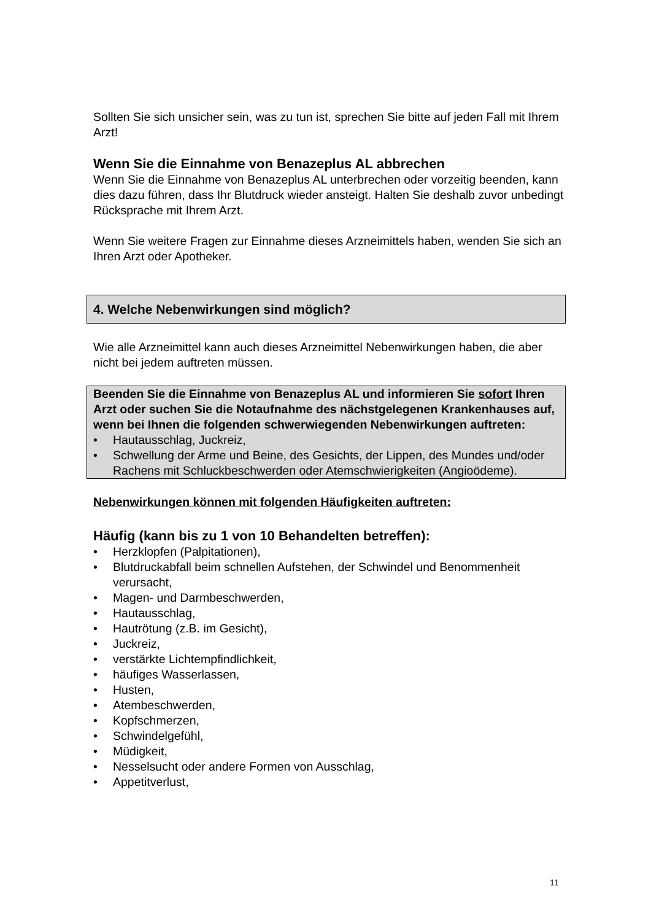Sollten Sie sich unsicher sein, was zu tun ist, sprechen Sie bitte auf jeden Fall mit Ihrem Arzt!
Wenn Sie die Einnahme von Benazeplus AL abbrechen
Wenn Sie die Einnahme von Benazeplus AL unterbrechen oder vorzeitig beenden, kann dies dazu führen, dass Ihr Blutdruck wieder ansteigt. Halten Sie deshalb zuvor unbedingt Rücksprache mit Ihrem Arzt.
Wenn Sie weitere Fragen zur Einnahme dieses Arzneimittels haben, wenden Sie sich an Ihren Arzt oder Apotheker.
4. Welche Nebenwirkungen sind möglich?
Wie alle Arzneimittel kann auch dieses Arzneimittel Nebenwirkungen haben, die aber nicht bei jedem auftreten müssen.
Beenden Sie die Einnahme von Benazeplus AL und informieren Sie sofort Ihren Arzt oder suchen Sie die Notaufnahme des nächstgelegenen Krankenhauses auf, wenn bei Ihnen die folgenden schwerwiegenden Nebenwirkungen auftreten:
Hautausschlag, Juckreiz,
Schwellung der Arme und Beine, des Gesichts, der Lippen, des Mundes und/oder Rachens mit Schluckbeschwerden oder Atemschwierigkeiten (Angioödeme).
Nebenwirkungen können mit folgenden Häufigkeiten auftreten:
Häufig (kann bis zu 1 von 10 Behandelten betreffen):
Herzklopfen (Palpitationen),
Blutdruckabfall beim schnellen Aufstehen, der Schwindel und Benommenheit verursacht,
Magen- und Darmbeschwerden,
Hautausschlag,
Hautrötung (z.B. im Gesicht),
Juckreiz,
verstärkte Lichtempfindlichkeit,
häufiges Wasserlassen,
Husten,
Atembeschwerden,
Kopfschmerzen,
Schwindelgefühl,
Müdigkeit,
Nesselsucht oder andere Formen von Ausschlag,
Appetitverlust,
11